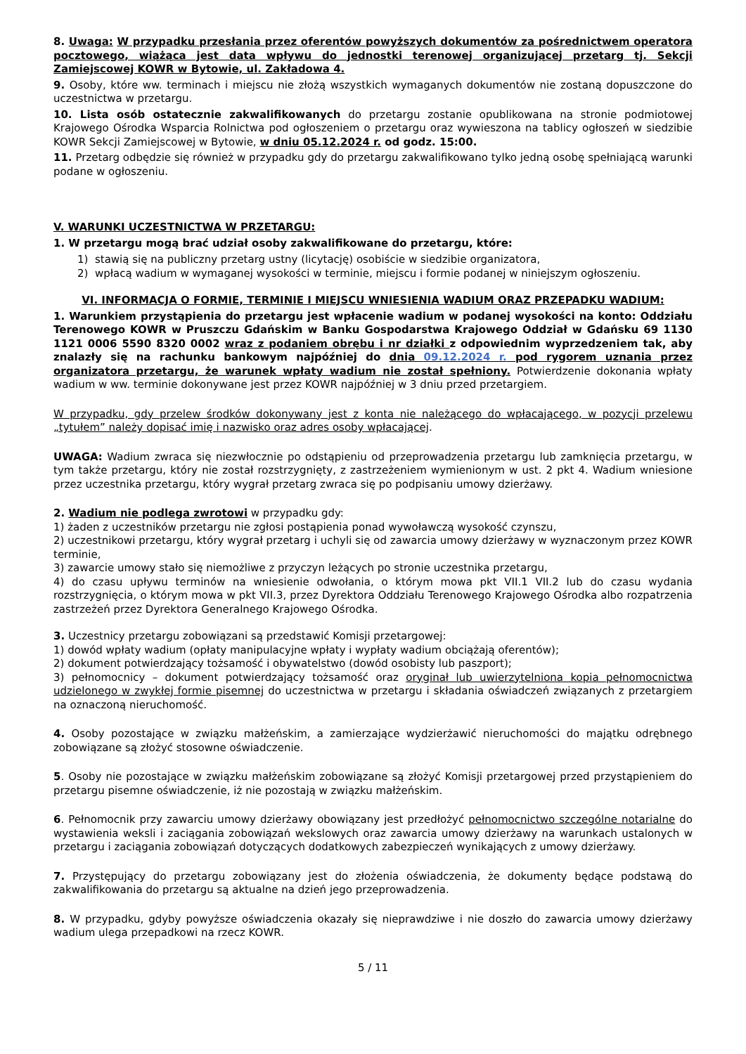8. Uwaga: W przypadku przesłania przez oferentów powyższych dokumentów za pośrednictwem operatora pocztowego, wiążąca jest data wpływu do jednostki terenowej organizującej przetarg tj. Sekcji Zamiejscowej KOWR w Bytowie, ul. Zakładowa 4.
9. Osoby, które ww. terminach i miejscu nie złożą wszystkich wymaganych dokumentów nie zostaną dopuszczone do uczestnictwa w przetargu.
10. Lista osób ostatecznie zakwalifikowanych do przetargu zostanie opublikowana na stronie podmiotowej Krajowego Ośrodka Wsparcia Rolnictwa pod ogłoszeniem o przetargu oraz wywieszona na tablicy ogłoszeń w siedzibie KOWR Sekcji Zamiejscowej w Bytowie, w dniu 05.12.2024 r. od godz. 15:00.
11. Przetarg odbędzie się również w przypadku gdy do przetargu zakwalifikowano tylko jedną osobę spełniającą warunki podane w ogłoszeniu.
V. WARUNKI UCZESTNICTWA W PRZETARGU:
1. W przetargu mogą brać udział osoby zakwalifikowane do przetargu, które:
1) stawią się na publiczny przetarg ustny (licytację) osobiście w siedzibie organizatora,
2) wpłacą wadium w wymaganej wysokości w terminie, miejscu i formie podanej w niniejszym ogłoszeniu.
VI. INFORMACJA O FORMIE, TERMINIE I MIEJSCU WNIESIENIA WADIUM ORAZ PRZEPADKU WADIUM:
1. Warunkiem przystąpienia do przetargu jest wpłacenie wadium w podanej wysokości na konto: Oddziału Terenowego KOWR w Pruszczu Gdańskim w Banku Gospodarstwa Krajowego Oddział w Gdańsku 69 1130 1121 0006 5590 8320 0002 wraz z podaniem obrębu i nr działki z odpowiednim wyprzedzeniem tak, aby znalazły się na rachunku bankowym najpóźniej do dnia 09.12.2024 r. pod rygorem uznania przez organizatora przetargu, że warunek wpłaty wadium nie został spełniony. Potwierdzenie dokonania wpłaty wadium w ww. terminie dokonywane jest przez KOWR najpóźniej w 3 dniu przed przetargiem.
W przypadku, gdy przelew środków dokonywany jest z konta nie należącego do wpłacającego, w pozycji przelewu „tytułem” należy dopisać imię i nazwisko oraz adres osoby wpłacającej.
UWAGA: Wadium zwraca się niezwłocznie po odstąpieniu od przeprowadzenia przetargu lub zamknięcia przetargu, w tym także przetargu, który nie został rozstrzygnięty, z zastrzeżeniem wymienionym w ust. 2 pkt 4. Wadium wniesione przez uczestnika przetargu, który wygrał przetarg zwraca się po podpisaniu umowy dzierżawy.
2. Wadium nie podlega zwrotowi w przypadku gdy:
1) żaden z uczestników przetargu nie zgłosi postąpienia ponad wywoławczą wysokość czynszu,
2) uczestnikowi przetargu, który wygrał przetarg i uchyli się od zawarcia umowy dzierżawy w wyznaczonym przez KOWR terminie,
3) zawarcie umowy stało się niemożliwe z przyczyn leżących po stronie uczestnika przetargu,
4) do czasu upływu terminów na wniesienie odwołania, o którym mowa pkt VII.1 VII.2 lub do czasu wydania rozstrzygnięcia, o którym mowa w pkt VII.3, przez Dyrektora Oddziału Terenowego Krajowego Ośrodka albo rozpatrzenia zastrzeżeń przez Dyrektora Generalnego Krajowego Ośrodka.
3. Uczestnicy przetargu zobowiązani są przedstawić Komisji przetargowej:
1) dowód wpłaty wadium (opłaty manipulacyjne wpłaty i wypłaty wadium obciążają oferentów);
2) dokument potwierdzający tożsamość i obywatelstwo (dowód osobisty lub paszport);
3) pełnomocnicy – dokument potwierdzający tożsamość oraz oryginał lub uwierzytelniona kopia pełnomocnictwa udzielonego w zwykłej formie pisemnej do uczestnictwa w przetargu i składania oświadczeń związanych z przetargiem na oznaczoną nieruchomość.
4. Osoby pozostające w związku małżeńskim, a zamierzające wydzierżawić nieruchomości do majątku odrębnego zobowiązane są złożyć stosowne oświadczenie.
5. Osoby nie pozostające w związku małżeńskim zobowiązane są złożyć Komisji przetargowej przed przystąpieniem do przetargu pisemne oświadczenie, iż nie pozostają w związku małżeńskim.
6. Pełnomocnik przy zawarciu umowy dzierżawy obowiązany jest przedłożyć pełnomocnictwo szczególne notarialne do wystawienia weksli i zaciągania zobowiązań wekslowych oraz zawarcia umowy dzierżawy na warunkach ustalonych w przetargu i zaciągania zobowiązań dotyczących dodatkowych zabezpieczeń wynikających z umowy dzierżawy.
7. Przystępujący do przetargu zobowiązany jest do złożenia oświadczenia, że dokumenty będące podstawą do zakwalifikowania do przetargu są aktualne na dzień jego przeprowadzenia.
8. W przypadku, gdyby powyższe oświadczenia okazały się nieprawdziwe i nie doszło do zawarcia umowy dzierżawy wadium ulega przepadkowi na rzecz KOWR.
5 / 11